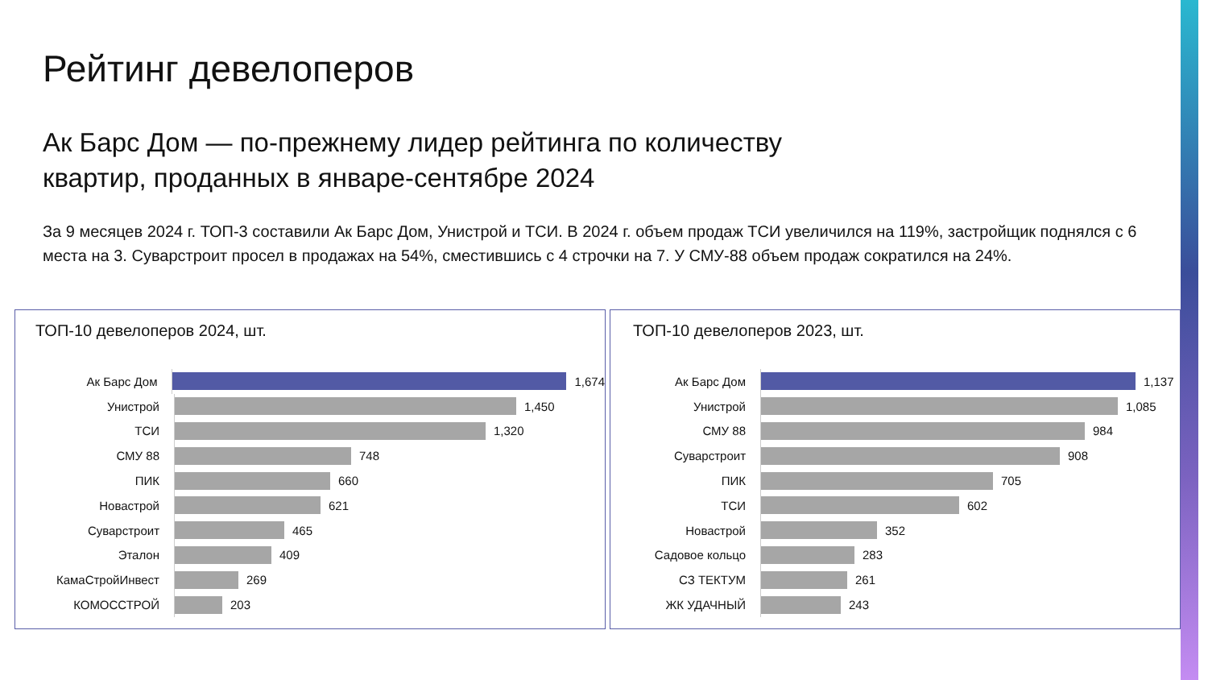Рейтинг девелоперов
Ак Барс Дом — по-прежнему лидер рейтинга по количеству квартир, проданных в январе-сентябре 2024
За 9 месяцев 2024 г. ТОП-3 составили Ак Барс Дом, Унистрой и ТСИ. В 2024 г. объем продаж ТСИ увеличился на 119%, застройщик поднялся с 6 места на 3. Суварстроит просел в продажах на 54%, сместившись с 4 строчки на 7. У СМУ-88 объем продаж сократился на 24%.
ТОП-10 девелоперов 2024, шт.
Ак Барс Дом
1,674
Унистрой
1,450
ТСИ
1,320
СМУ 88
748
ПИК
660
Новастрой
621
Суварстроит
465
Эталон
409
КамаСтройИнвест
269
КОМОССТРОЙ
203
ТОП-10 девелоперов 2023, шт.
Ак Барс Дом
1,137
Унистрой
1,085
СМУ 88
984
Суварстроит
908
ПИК
705
ТСИ
602
Новастрой
352
Садовое кольцо
283
СЗ ТЕКТУМ
261
ЖК УДАЧНЫЙ
243